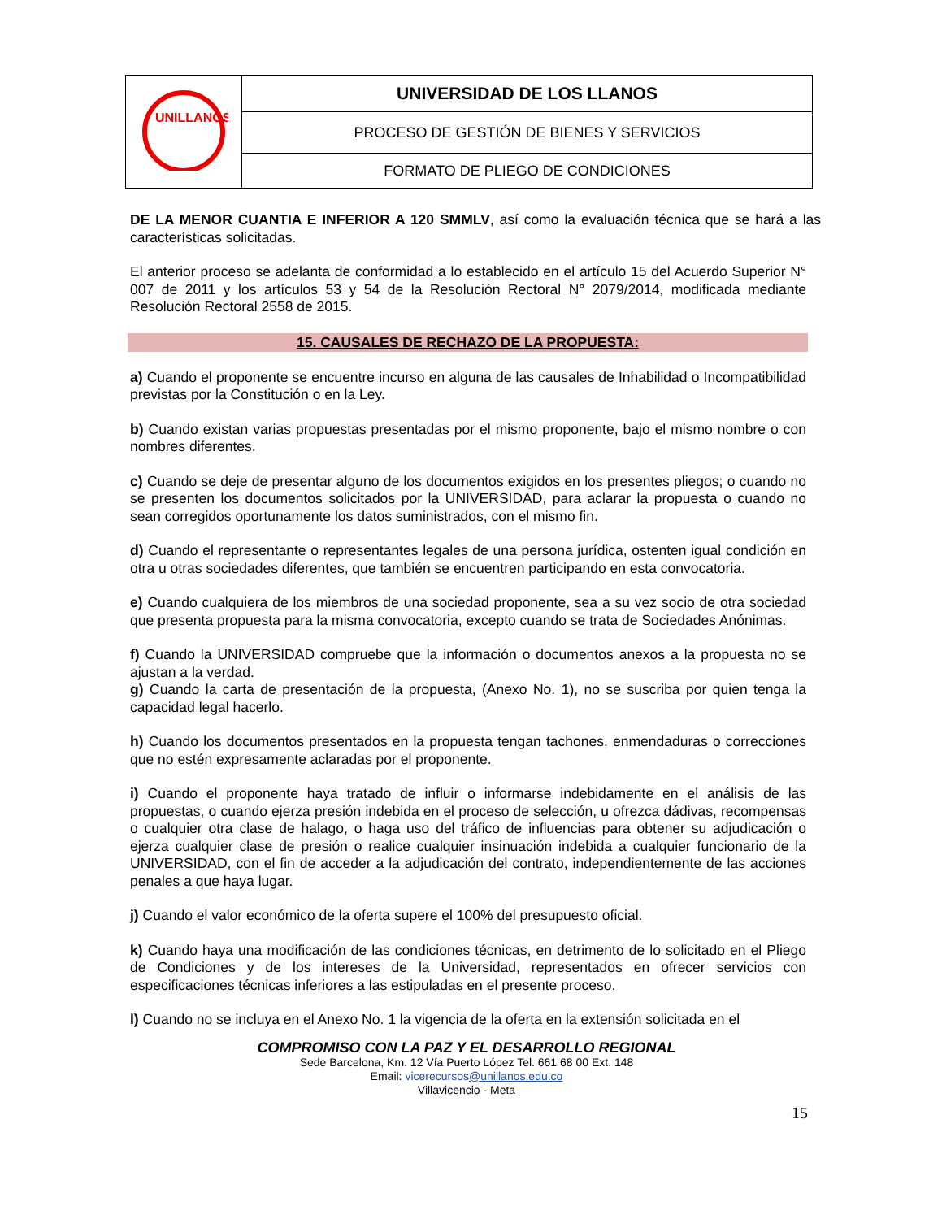| UNILLANOS | UNIVERSIDAD DE LOS LLANOS |
| | PROCESO DE GESTIÓN DE BIENES Y SERVICIOS |
| | FORMATO DE PLIEGO DE CONDICIONES |
DE LA MENOR CUANTIA E INFERIOR A 120 SMMLV, así como la evaluación técnica que se hará a las características solicitadas.
El anterior proceso se adelanta de conformidad a lo establecido en el artículo 15 del Acuerdo Superior N° 007 de 2011 y los artículos 53 y 54 de la Resolución Rectoral N° 2079/2014, modificada mediante Resolución Rectoral 2558 de 2015.
15. CAUSALES DE RECHAZO DE LA PROPUESTA:
a) Cuando el proponente se encuentre incurso en alguna de las causales de Inhabilidad o Incompatibilidad previstas por la Constitución o en la Ley.
b) Cuando existan varias propuestas presentadas por el mismo proponente, bajo el mismo nombre o con nombres diferentes.
c) Cuando se deje de presentar alguno de los documentos exigidos en los presentes pliegos; o cuando no se presenten los documentos solicitados por la UNIVERSIDAD, para aclarar la propuesta o cuando no sean corregidos oportunamente los datos suministrados, con el mismo fin.
d) Cuando el representante o representantes legales de una persona jurídica, ostenten igual condición en otra u otras sociedades diferentes, que también se encuentren participando en esta convocatoria.
e) Cuando cualquiera de los miembros de una sociedad proponente, sea a su vez socio de otra sociedad que presenta propuesta para la misma convocatoria, excepto cuando se trata de Sociedades Anónimas.
f) Cuando la UNIVERSIDAD compruebe que la información o documentos anexos a la propuesta no se ajustan a la verdad.
g) Cuando la carta de presentación de la propuesta, (Anexo No. 1), no se suscriba por quien tenga la capacidad legal hacerlo.
h) Cuando los documentos presentados en la propuesta tengan tachones, enmendaduras o correcciones que no estén expresamente aclaradas por el proponente.
i) Cuando el proponente haya tratado de influir o informarse indebidamente en el análisis de las propuestas, o cuando ejerza presión indebida en el proceso de selección, u ofrezca dádivas, recompensas o cualquier otra clase de halago, o haga uso del tráfico de influencias para obtener su adjudicación o ejerza cualquier clase de presión o realice cualquier insinuación indebida a cualquier funcionario de la UNIVERSIDAD, con el fin de acceder a la adjudicación del contrato, independientemente de las acciones penales a que haya lugar.
j) Cuando el valor económico de la oferta supere el 100% del presupuesto oficial.
k) Cuando haya una modificación de las condiciones técnicas, en detrimento de lo solicitado en el Pliego de Condiciones y de los intereses de la Universidad, representados en ofrecer servicios con especificaciones técnicas inferiores a las estipuladas en el presente proceso.
l) Cuando no se incluya en el Anexo No. 1 la vigencia de la oferta en la extensión solicitada en el
COMPROMISO CON LA PAZ Y EL DESARROLLO REGIONAL
Sede Barcelona, Km. 12 Vía Puerto López Tel. 661 68 00 Ext. 148
Email: vicerecursos@unillanos.edu.co
Villavicencio - Meta
15